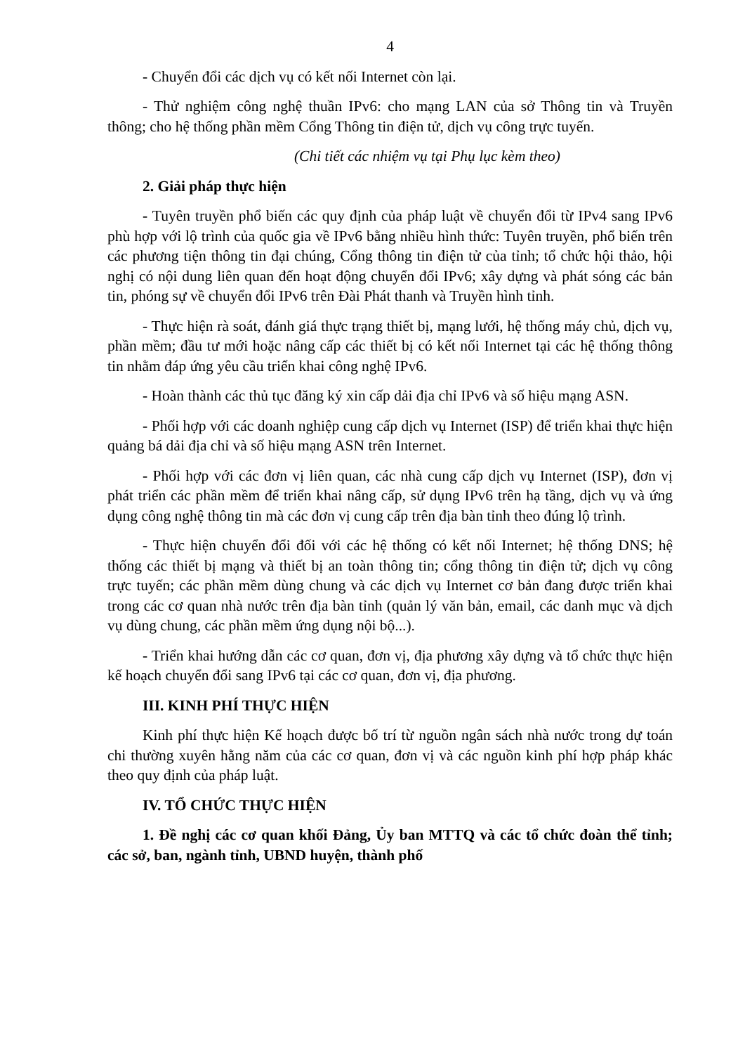4
- Chuyển đổi các dịch vụ có kết nối Internet còn lại.
- Thử nghiệm công nghệ thuần IPv6: cho mạng LAN của sở Thông tin và Truyền thông; cho hệ thống phần mềm Cổng Thông tin điện tử, dịch vụ công trực tuyến.
(Chi tiết các nhiệm vụ tại Phụ lục kèm theo)
2. Giải pháp thực hiện
- Tuyên truyền phổ biến các quy định của pháp luật về chuyển đổi từ IPv4 sang IPv6 phù hợp với lộ trình của quốc gia về IPv6 bằng nhiều hình thức: Tuyên truyền, phổ biến trên các phương tiện thông tin đại chúng, Cổng thông tin điện tử của tỉnh; tổ chức hội thảo, hội nghị có nội dung liên quan đến hoạt động chuyển đổi IPv6; xây dựng và phát sóng các bản tin, phóng sự về chuyển đổi IPv6 trên Đài Phát thanh và Truyền hình tỉnh.
- Thực hiện rà soát, đánh giá thực trạng thiết bị, mạng lưới, hệ thống máy chủ, dịch vụ, phần mềm; đầu tư mới hoặc nâng cấp các thiết bị có kết nối Internet tại các hệ thống thông tin nhằm đáp ứng yêu cầu triển khai công nghệ IPv6.
- Hoàn thành các thủ tục đăng ký xin cấp dải địa chỉ IPv6 và số hiệu mạng ASN.
- Phối hợp với các doanh nghiệp cung cấp dịch vụ Internet (ISP) để triển khai thực hiện quảng bá dải địa chỉ và số hiệu mạng ASN trên Internet.
- Phối hợp với các đơn vị liên quan, các nhà cung cấp dịch vụ Internet (ISP), đơn vị phát triển các phần mềm để triển khai nâng cấp, sử dụng IPv6 trên hạ tầng, dịch vụ và ứng dụng công nghệ thông tin mà các đơn vị cung cấp trên địa bàn tỉnh theo đúng lộ trình.
- Thực hiện chuyển đổi đối với các hệ thống có kết nối Internet; hệ thống DNS; hệ thống các thiết bị mạng và thiết bị an toàn thông tin; cổng thông tin điện tử; dịch vụ công trực tuyến; các phần mềm dùng chung và các dịch vụ Internet cơ bản đang được triển khai trong các cơ quan nhà nước trên địa bàn tỉnh (quản lý văn bản, email, các danh mục và dịch vụ dùng chung, các phần mềm ứng dụng nội bộ...).
- Triển khai hướng dẫn các cơ quan, đơn vị, địa phương xây dựng và tổ chức thực hiện kế hoạch chuyển đổi sang IPv6 tại các cơ quan, đơn vị, địa phương.
III. KINH PHÍ THỰC HIỆN
Kinh phí thực hiện Kế hoạch được bố trí từ nguồn ngân sách nhà nước trong dự toán chi thường xuyên hằng năm của các cơ quan, đơn vị và các nguồn kinh phí hợp pháp khác theo quy định của pháp luật.
IV. TỔ CHỨC THỰC HIỆN
1. Đề nghị các cơ quan khối Đảng, Ủy ban MTTQ và các tổ chức đoàn thể tỉnh; các sở, ban, ngành tỉnh, UBND huyện, thành phố